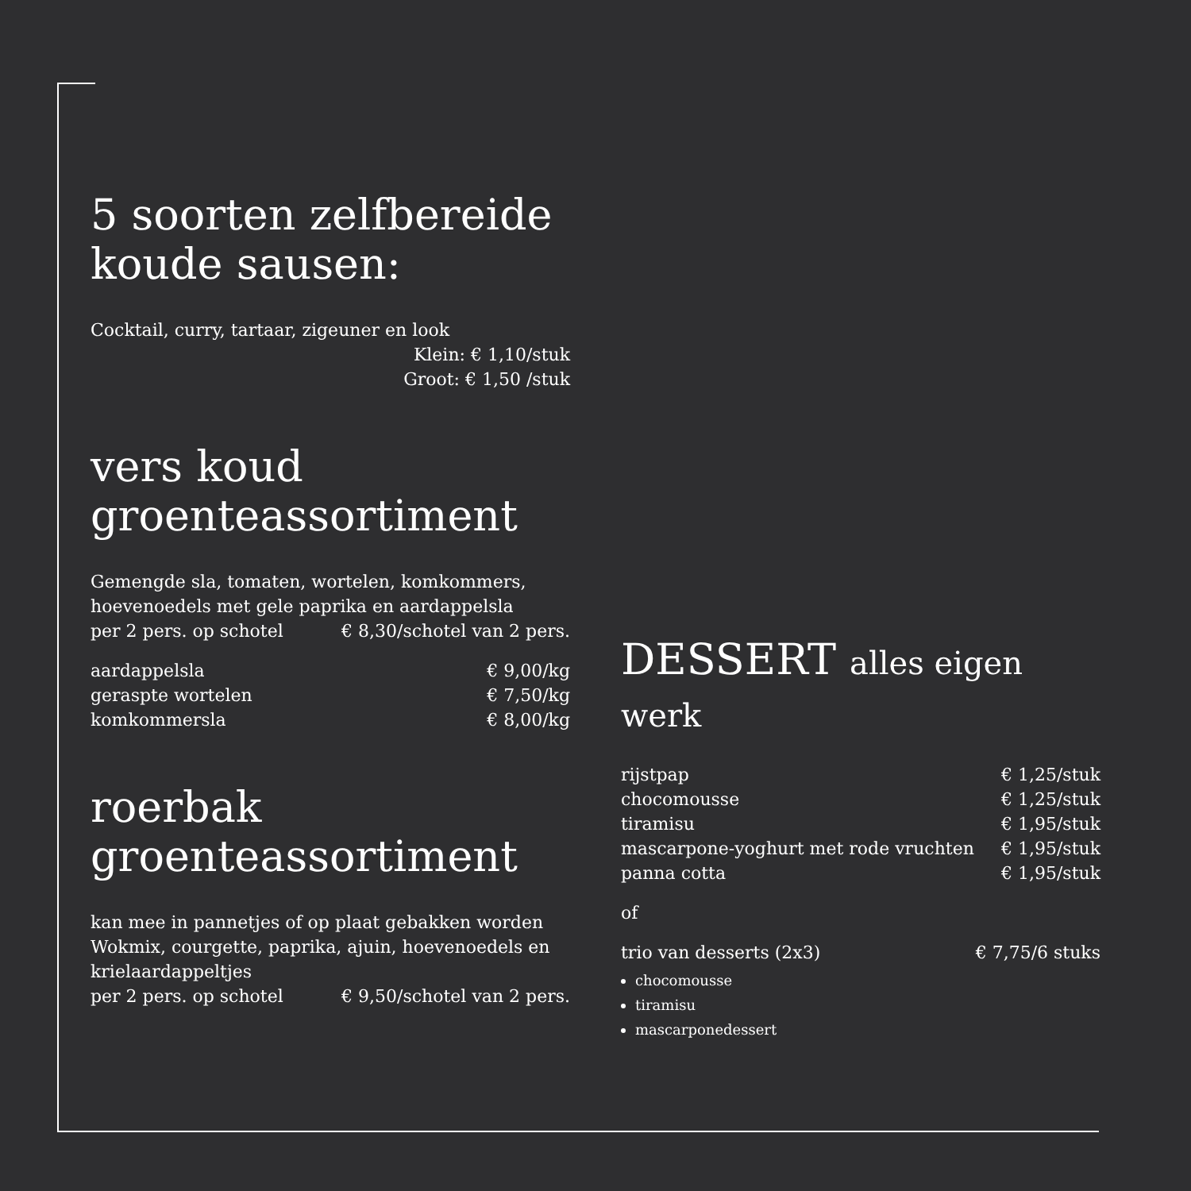5 soorten zelfbereide koude sausen:
Cocktail, curry, tartaar, zigeuner en look
Klein: € 1,10/stuk
Groot: € 1,50 /stuk
vers koud groenteassortiment
Gemengde sla, tomaten, wortelen, komkommers, hoevenoedels met gele paprika en aardappelsla
per 2 pers. op schotel € 8,30/schotel van 2 pers.
aardappelsla € 9,00/kg
geraspte wortelen € 7,50/kg
komkommersla € 8,00/kg
roerbak groenteassortiment
kan mee in pannetjes of op plaat gebakken worden Wokmix, courgette, paprika, ajuin, hoevenoedels en krielaardappeltjes
per 2 pers. op schotel € 9,50/schotel van 2 pers.
DESSERT alles eigen werk
rijstpap € 1,25/stuk
chocomousse € 1,25/stuk
tiramisu € 1,95/stuk
mascarpone-yoghurt met rode vruchten € 1,95/stuk
panna cotta € 1,95/stuk
of
trio van desserts (2x3) € 7,75/6 stuks
chocomousse
tiramisu
mascarponedessert